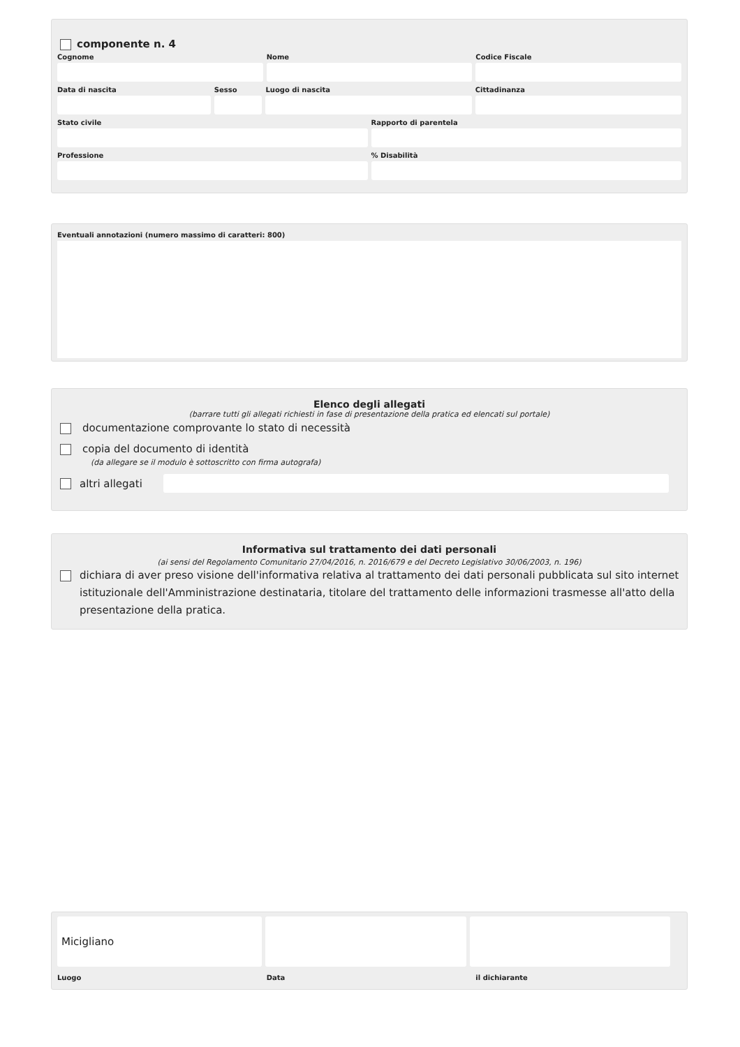componente n. 4
Cognome Nome Codice Fiscale
Data di nascita Sesso Luogo di nascita Cittadinanza
Stato civile Rapporto di parentela
Professione % Disabilità
Eventuali annotazioni (numero massimo di caratteri: 800)
Elenco degli allegati
(barrare tutti gli allegati richiesti in fase di presentazione della pratica ed elencati sul portale)
documentazione comprovante lo stato di necessità
copia del documento di identità
(da allegare se il modulo è sottoscritto con firma autografa)
altri allegati
Informativa sul trattamento dei dati personali
(ai sensi del Regolamento Comunitario 27/04/2016, n. 2016/679 e del Decreto Legislativo 30/06/2003, n. 196)
dichiara di aver preso visione dell'informativa relativa al trattamento dei dati personali pubblicata sul sito internet istituzionale dell'Amministrazione destinataria, titolare del trattamento delle informazioni trasmesse all'atto della presentazione della pratica.
Micigliano
Luogo Data il dichiarante